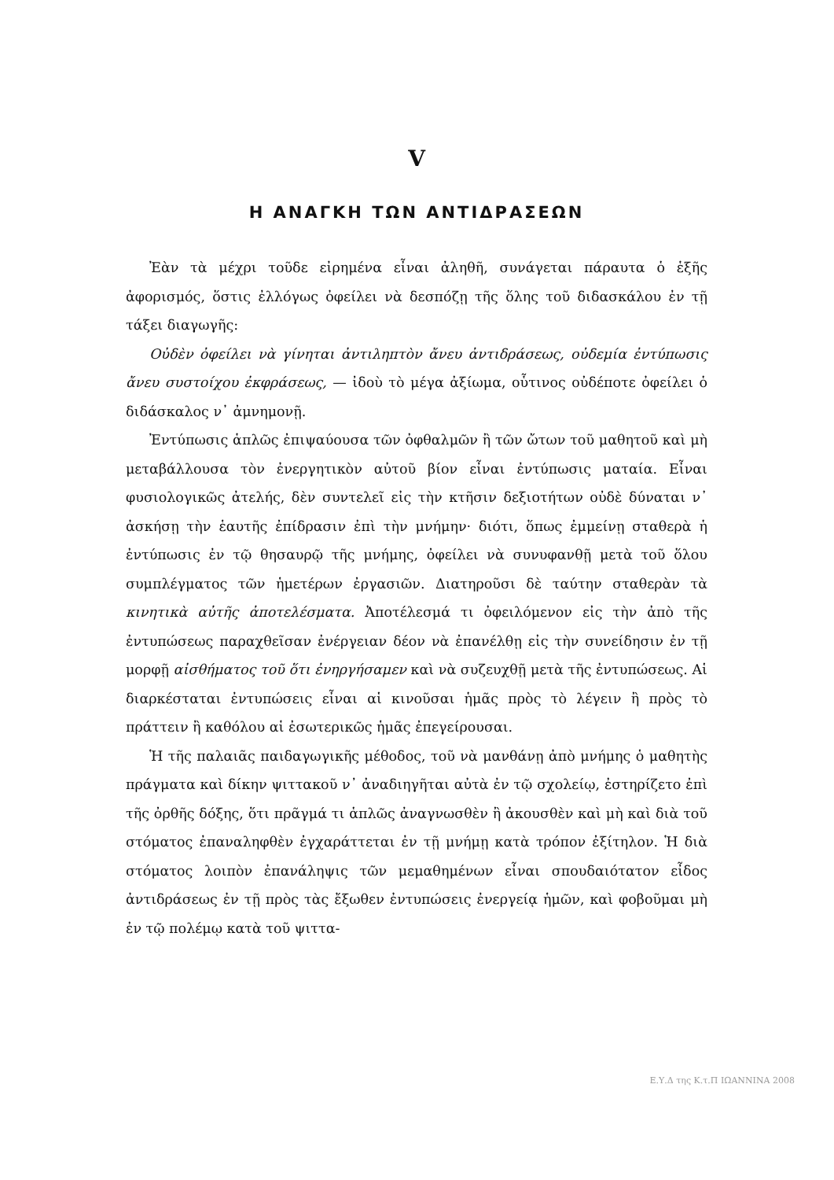V
Η ΑΝΑΓΚΗ ΤΩΝ ΑΝΤΙΔΡΑΣΕΩΝ
Ἐὰν τὰ μέχρι τοῦδε εἰρημένα εἶναι ἀληθῆ, συνάγεται πάραυτα ὁ ἑξῆς ἀφορισμός, ὅστις ἐλλόγως ὀφείλει νὰ δεσπόζῃ τῆς ὅλης τοῦ διδασκάλου ἐν τῇ τάξει διαγωγῆς:
Οὐδὲν ὀφείλει νὰ γίνηται ἀντιληπτὸν ἄνευ ἀντιδράσεως, οὐδεμία ἐντύπωσις ἄνευ συστοίχου ἐκφράσεως, — ἰδοὺ τὸ μέγα ἀξίωμα, οὗτινος οὐδέποτε ὀφείλει ὁ διδάσκαλος ν᾽ ἀμνημονῇ.
Ἐντύπωσις ἁπλῶς ἐπιψαύουσα τῶν ὀφθαλμῶν ἢ τῶν ὤτων τοῦ μαθητοῦ καὶ μὴ μεταβάλλουσα τὸν ἐνεργητικὸν αὐτοῦ βίον εἶναι ἐντύπωσις ματαία. Εἶναι φυσιολογικῶς ἀτελής, δὲν συντελεῖ εἰς τὴν κτῆσιν δεξιοτήτων οὐδὲ δύναται ν᾽ ἀσκήσῃ τὴν ἑαυτῆς ἐπίδρασιν ἐπὶ τὴν μνήμην· διότι, ὅπως ἐμμείνῃ σταθερὰ ἡ ἐντύπωσις ἐν τῷ θησαυρῷ τῆς μνήμης, ὀφείλει νὰ συνυφανθῇ μετὰ τοῦ ὅλου συμπλέγματος τῶν ἡμετέρων ἐργασιῶν. Διατηροῦσι δὲ ταύτην σταθερὰν τὰ κινητικὰ αὐτῆς ἀποτελέσματα. Ἀποτέλεσμά τι ὀφειλόμενον εἰς τὴν ἀπὸ τῆς ἐντυπώσεως παραχθεῖσαν ἐνέργειαν δέον νὰ ἐπανέλθῃ εἰς τὴν συνείδησιν ἐν τῇ μορφῇ αἰσθήματος τοῦ ὅτι ἐνηργήσαμεν καὶ νὰ συζευχθῇ μετὰ τῆς ἐντυπώσεως. Αἱ διαρκέσταται ἐντυπώσεις εἶναι αἱ κινοῦσαι ἡμᾶς πρὸς τὸ λέγειν ἢ πρὸς τὸ πράττειν ἢ καθόλου αἱ ἐσωτερικῶς ἡμᾶς ἐπεγείρουσαι.
Ἡ τῆς παλαιᾶς παιδαγωγικῆς μέθοδος, τοῦ νὰ μανθάνῃ ἀπὸ μνήμης ὁ μαθητὴς πράγματα καὶ δίκην ψιττακοῦ ν᾽ ἀναδιηγῆται αὐτὰ ἐν τῷ σχολείῳ, ἐστηρίζετο ἐπὶ τῆς ὀρθῆς δόξης, ὅτι πρᾶγμά τι ἁπλῶς ἀναγνωσθὲν ἢ ἀκουσθὲν καὶ μὴ καὶ διὰ τοῦ στόματος ἐπαναληφθὲν ἐγχαράττεται ἐν τῇ μνήμῃ κατὰ τρόπον ἐξίτηλον. Ἡ διὰ στόματος λοιπὸν ἐπανάληψις τῶν μεμαθημένων εἶναι σπουδαιότατον εἶδος ἀντιδράσεως ἐν τῇ πρὸς τὰς ἔξωθεν ἐντυπώσεις ἐνεργείᾳ ἡμῶν, καὶ φοβοῦμαι μὴ ἐν τῷ πολέμῳ κατὰ τοῦ ψιττα-
Ε.Υ.Δ της Κ.τ.Π ΙΩΑΝΝΙΝΑ 2008